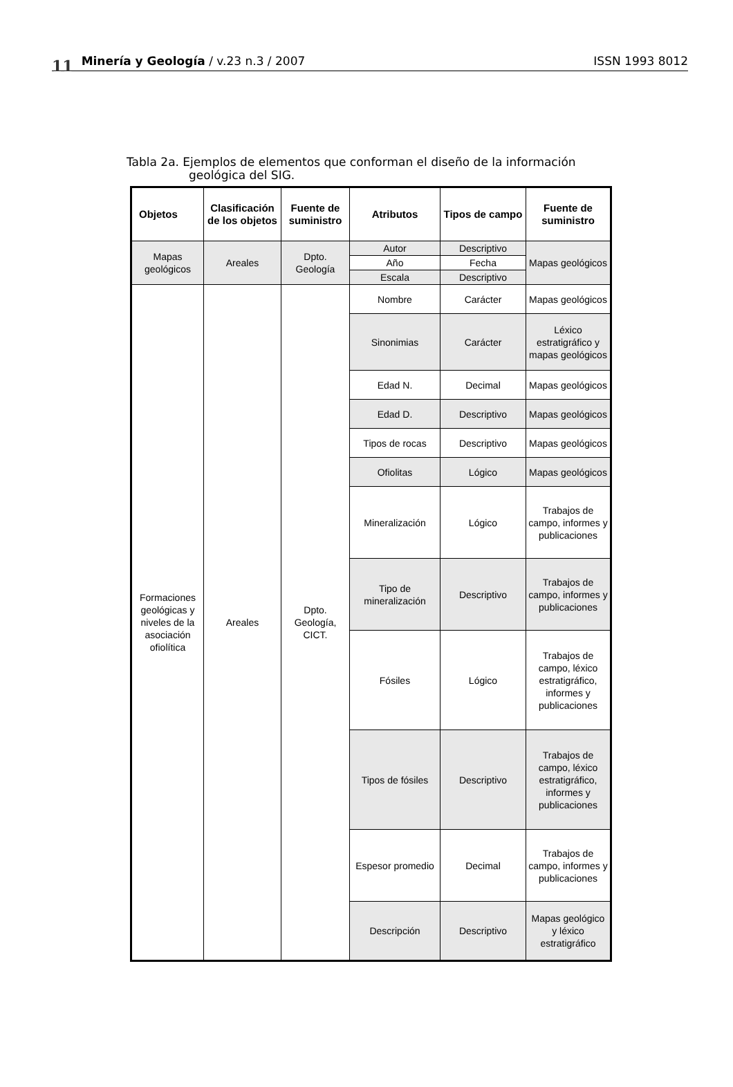11 Minería y Geología / v.23 n.3 / 2007 ISSN 1993 8012
Tabla 2a. Ejemplos de elementos que conforman el diseño de la información
geológica del SIG.
| Objetos | Clasificación de los objetos | Fuente de suministro | Atributos | Tipos de campo | Fuente de suministro |
| --- | --- | --- | --- | --- | --- |
| Mapas geológicos | Areales | Dpto. Geología | Autor | Descriptivo | Mapas geológicos |
| | | | Año | Fecha | |
| | | | Escala | Descriptivo | |
| Formaciones geológicas y niveles de la asociación ofiolítica | Areales | Dpto. Geología, CICT. | Nombre | Carácter | Mapas geológicos |
| | | | Sinonimias | Carácter | Léxico estratigráfico y mapas geológicos |
| | | | Edad N. | Decimal | Mapas geológicos |
| | | | Edad D. | Descriptivo | Mapas geológicos |
| | | | Tipos de rocas | Descriptivo | Mapas geológicos |
| | | | Ofiolitas | Lógico | Mapas geológicos |
| | | | Mineralización | Lógico | Trabajos de campo, informes y publicaciones |
| | | | Tipo de mineralización | Descriptivo | Trabajos de campo, informes y publicaciones |
| | | | Fósiles | Lógico | Trabajos de campo, léxico estratigráfico, informes y publicaciones |
| | | | Tipos de fósiles | Descriptivo | Trabajos de campo, léxico estratigráfico, informes y publicaciones |
| | | | Espesor promedio | Decimal | Trabajos de campo, informes y publicaciones |
| | | | Descripción | Descriptivo | Mapas geológico y léxico estratigráfico |